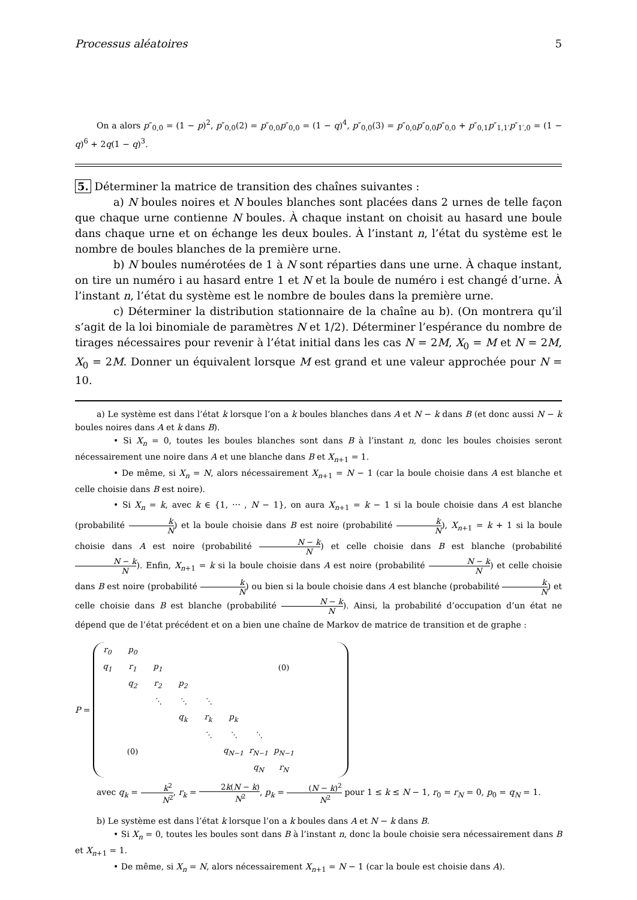Processus aléatoires 5
On a alors p″<sub>0,0</sub> = (1 − p)<sup>2</sup>, p″<sub>0,0</sub>(2) = p″<sub>0,0</sub>p″<sub>0,0</sub> = (1 − q)<sup>4</sup>, p″<sub>0,0</sub>(3) = p″<sub>0,0</sub>p″<sub>0,0</sub>p″<sub>0,0</sub> + p″<sub>0,1</sub>p″<sub>1,1′</sub>p″<sub>1′,0</sub> = (1 − q)<sup>6</sup> + 2q(1 − q)<sup>3</sup>.
5. Déterminer la matrice de transition des chaînes suivantes :
a) N boules noires et N boules blanches sont placées dans 2 urnes de telle façon que chaque urne contienne N boules. À chaque instant on choisit au hasard une boule dans chaque urne et on échange les deux boules. À l’instant n, l’état du système est le nombre de boules blanches de la première urne.
b) N boules numérotées de 1 à N sont réparties dans une urne. À chaque instant, on tire un numéro i au hasard entre 1 et N et la boule de numéro i est changé d’urne. À l’instant n, l’état du système est le nombre de boules dans la première urne.
c) Déterminer la distribution stationnaire de la chaîne au b). (On montrera qu’il s’agit de la loi binomiale de paramètres N et 1/2). Déterminer l’espérance du nombre de tirages nécessaires pour revenir à l’état initial dans les cas N = 2M, X<sub>0</sub> = M et N = 2M, X<sub>0</sub> = 2M. Donner un équivalent lorsque M est grand et une valeur approchée pour N = 10.
a) Le système est dans l’état k lorsque l’on a k boules blanches dans A et N − k dans B (et donc aussi N − k boules noires dans A et k dans B).
• Si X<sub>n</sub> = 0, toutes les boules blanches sont dans B à l’instant n, donc les boules choisies seront nécessairement une noire dans A et une blanche dans B et X<sub>n+1</sub> = 1.
• De même, si X<sub>n</sub> = N, alors nécessairement X<sub>n+1</sub> = N − 1 (car la boule choisie dans A est blanche et celle choisie dans B est noire).
• Si X<sub>n</sub> = k, avec k ∈ {1, ⋯ , N − 1}, on aura X<sub>n+1</sub> = k − 1 si la boule choisie dans A est blanche (probabilité k N) et la boule choisie dans B est noire (probabilité k N), X<sub>n+1</sub> = k + 1 si la boule choisie dans A est noire (probabilité N − k N) et celle choisie dans B est blanche (probabilité N − k N). Enfin, X<sub>n+1</sub> = k si la boule choisie dans A est noire (probabilité N − k N) et celle choisie dans B est noire (probabilité k N) ou bien si la boule choisie dans A est blanche (probabilité k N) et celle choisie dans B est blanche (probabilité N − k N). Ainsi, la probabilité d’occupation d’un état ne dépend que de l’état précédent et on a bien une chaîne de Markov de matrice de transition et de graphe :
P =
| r<sub>0</sub> | p<sub>0</sub> | | | | | | | | |
| q<sub>1</sub> | r<sub>1</sub> | p<sub>1</sub> | | | | | (0) | | |
| | q<sub>2</sub> | r<sub>2</sub> | p<sub>2</sub> | | | | | | |
| | | ⋱ | ⋱ | ⋱ | | | | | |
| | | | q<sub>k</sub> | r<sub>k</sub> | p<sub>k</sub> | | | | |
| | | | | ⋱ | ⋱ | ⋱ | | | |
| | (0) | | | | q<sub>N−1</sub> | r<sub>N−1</sub> | p<sub>N−1</sub> | | |
| | | | | | | q<sub>N</sub> | r<sub>N</sub> | | |
avec q<sub>k</sub> = k<sup>2</sup> N<sup>2</sup>, r<sub>k</sub> = 2k(N − k) N<sup>2</sup>, p<sub>k</sub> = (N − k)<sup>2</sup> N<sup>2</sup> pour 1 ≤ k ≤ N − 1, r<sub>0</sub> = r<sub>N</sub> = 0, p<sub>0</sub> = q<sub>N</sub> = 1.
b) Le système est dans l’état k lorsque l’on a k boules dans A et N − k dans B.
• Si X<sub>n</sub> = 0, toutes les boules sont dans B à l’instant n, donc la boule choisie sera nécessairement dans B et X<sub>n+1</sub> = 1.
• De même, si X<sub>n</sub> = N, alors nécessairement X<sub>n+1</sub> = N − 1 (car la boule est choisie dans A).